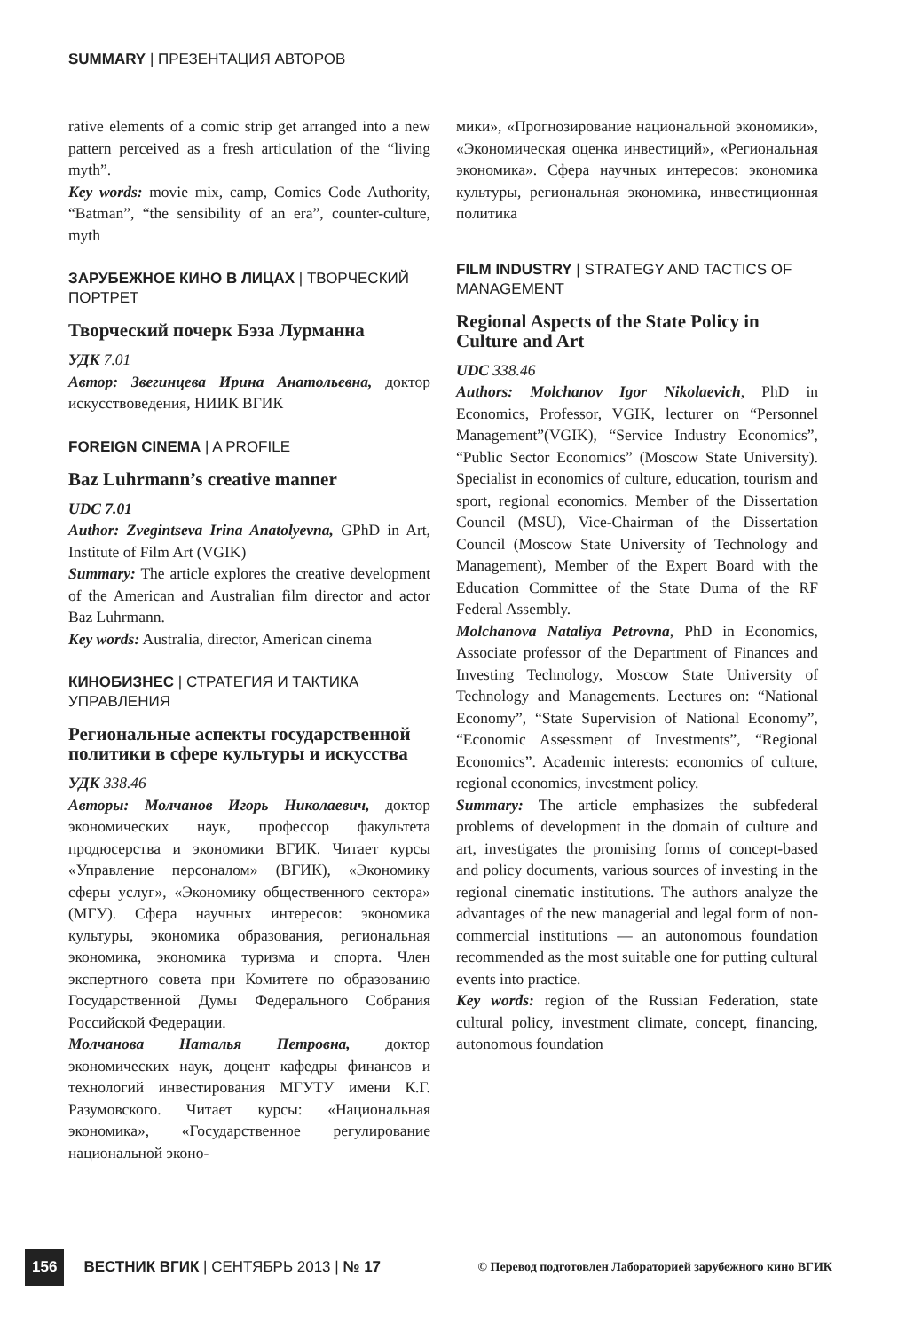SUMMARY | ПРЕЗЕНТАЦИЯ АВТОРОВ
rative elements of a comic strip get arranged into a new pattern perceived as a fresh articulation of the “living myth”.
Key words: movie mix, camp, Comics Code Authority, “Batman”, “the sensibility of an era”, counter-culture, myth
ЗАРУБЕЖНОЕ КИНО В ЛИЦАХ | ТВОРЧЕСКИЙ ПОРТРЕТ
Творческий почерк Бэза Лурманна
УДК 7.01
Автор: Звегинцева Ирина Анатольевна, доктор искусствоведения, НИИК ВГИК
FOREIGN CINEMA | A PROFILE
Baz Luhrmann’s creative manner
UDC 7.01
Author: Zvegintseva Irina Anatolyevna, GPhD in Art, Institute of Film Art (VGIK)
Summary: The article explores the creative development of the American and Australian film director and actor Baz Luhrmann.
Key words: Australia, director, American cinema
КИНОБИЗНЕС | СТРАТЕГИЯ И ТАКТИКА УПРАВЛЕНИЯ
Региональные аспекты государственной политики в сфере культуры и искусства
УДК 338.46
Авторы: Молчанов Игорь Николаевич, доктор экономических наук, профессор факультета продюсерства и экономики ВГИК. Читает курсы «Управление персоналом» (ВГИК), «Экономику сферы услуг», «Экономику общественного сектора» (МГУ). Сфера научных интересов: экономика культуры, экономика образования, региональная экономика, экономика туризма и спорта. Член экспертного совета при Комитете по образованию Государственной Думы Федерального Собрания Российской Федерации.
Молчанова Наталья Петровна, доктор экономических наук, доцент кафедры финансов и технологий инвестирования МГУТУ имени К.Г. Разумовского. Читает курсы: «Национальная экономика», «Государственное регулирование национальной эконо-
мики», «Прогнозирование национальной экономики», «Экономическая оценка инвестиций», «Региональная экономика». Сфера научных интересов: экономика культуры, региональная экономика, инвестиционная политика
FILM INDUSTRY | STRATEGY AND TACTICS OF MANAGEMENT
Regional Aspects of the State Policy in Culture and Art
UDC 338.46
Authors: Molchanov Igor Nikolaevich, PhD in Economics, Professor, VGIK, lecturer on “Personnel Management”(VGIK), “Service Industry Economics”, “Public Sector Economics” (Moscow State University). Specialist in economics of culture, education, tourism and sport, regional economics. Member of the Dissertation Council (MSU), Vice-Chairman of the Dissertation Council (Moscow State University of Technology and Management), Member of the Expert Board with the Education Committee of the State Duma of the RF Federal Assembly.
Molchanova Nataliya Petrovna, PhD in Economics, Associate professor of the Department of Finances and Investing Technology, Moscow State University of Technology and Managements. Lectures on: “National Economy”, “State Supervision of National Economy”, “Economic Assessment of Investments”, “Regional Economics”. Academic interests: economics of culture, regional economics, investment policy.
Summary: The article emphasizes the subfederal problems of development in the domain of culture and art, investigates the promising forms of concept-based and policy documents, various sources of investing in the regional cinematic institutions. The authors analyze the advantages of the new managerial and legal form of non-commercial institutions — an autonomous foundation recommended as the most suitable one for putting cultural events into practice.
Key words: region of the Russian Federation, state cultural policy, investment climate, concept, financing, autonomous foundation
156 ВЕСТНИК ВГИК | СЕНТЯБРЬ 2013 | № 17 © Перевод подготовлен Лабораторией зарубежного кино ВГИК